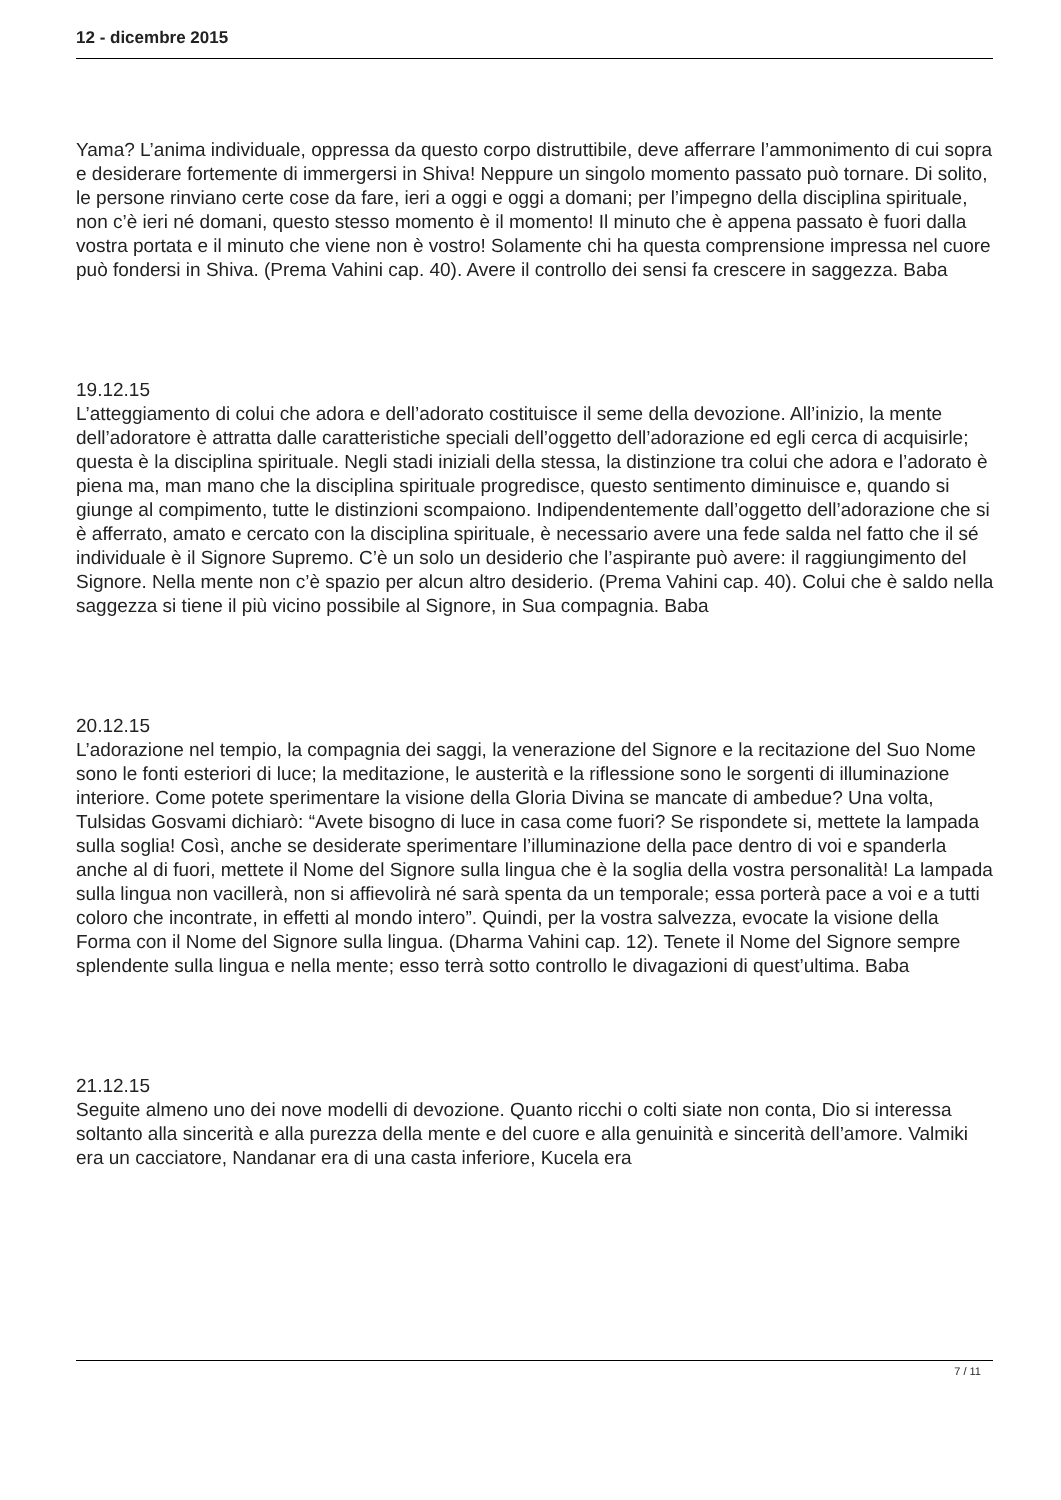12 - dicembre 2015
Yama? L’anima individuale, oppressa da questo corpo distruttibile, deve afferrare l’ammonimento di cui sopra e desiderare fortemente di immergersi in Shiva! Neppure un singolo momento passato può tornare. Di solito, le persone rinviano certe cose da fare, ieri a oggi e oggi a domani; per l’impegno della disciplina spirituale, non c’è ieri né domani, questo stesso momento è il momento! Il minuto che è appena passato è fuori dalla vostra portata e il minuto che viene non è vostro! Solamente chi ha questa comprensione impressa nel cuore può fondersi in Shiva. (Prema Vahini cap. 40). Avere il controllo dei sensi fa crescere in saggezza. Baba
19.12.15
L’atteggiamento di colui che adora e dell’adorato costituisce il seme della devozione. All’inizio, la mente dell’adoratore è attratta dalle caratteristiche speciali dell’oggetto dell’adorazione ed egli cerca di acquisirle; questa è la disciplina spirituale. Negli stadi iniziali della stessa, la distinzione tra colui che adora e l’adorato è piena ma, man mano che la disciplina spirituale progredisce, questo sentimento diminuisce e, quando si giunge al compimento, tutte le distinzioni scompaiono. Indipendentemente dall’oggetto dell’adorazione che si è afferrato, amato e cercato con la disciplina spirituale, è necessario avere una fede salda nel fatto che il sé individuale è il Signore Supremo. C’è un solo un desiderio che l’aspirante può avere: il raggiungimento del Signore. Nella mente non c’è spazio per alcun altro desiderio. (Prema Vahini cap. 40). Colui che è saldo nella saggezza si tiene il più vicino possibile al Signore, in Sua compagnia. Baba
20.12.15
L’adorazione nel tempio, la compagnia dei saggi, la venerazione del Signore e la recitazione del Suo Nome sono le fonti esteriori di luce; la meditazione, le austerità e la riflessione sono le sorgenti di illuminazione interiore. Come potete sperimentare la visione della Gloria Divina se mancate di ambedue? Una volta, Tulsidas Gosvami dichiarò: “Avete bisogno di luce in casa come fuori? Se rispondete si, mettete la lampada sulla soglia! Così, anche se desiderate sperimentare l’illuminazione della pace dentro di voi e spanderla anche al di fuori, mettete il Nome del Signore sulla lingua che è la soglia della vostra personalità! La lampada sulla lingua non vacillerà, non si affievolirà né sarà spenta da un temporale; essa porterà pace a voi e a tutti coloro che incontrate, in effetti al mondo intero”. Quindi, per la vostra salvezza, evocate la visione della Forma con il Nome del Signore sulla lingua. (Dharma Vahini cap. 12). Tenete il Nome del Signore sempre splendente sulla lingua e nella mente; esso terrà sotto controllo le divagazioni di quest’ultima. Baba
21.12.15
Seguite almeno uno dei nove modelli di devozione. Quanto ricchi o colti siate non conta, Dio si interessa soltanto alla sincerità e alla purezza della mente e del cuore e alla genuinità e sincerità dell’amore. Valmiki era un cacciatore, Nandanar era di una casta inferiore, Kucela era
7 / 11